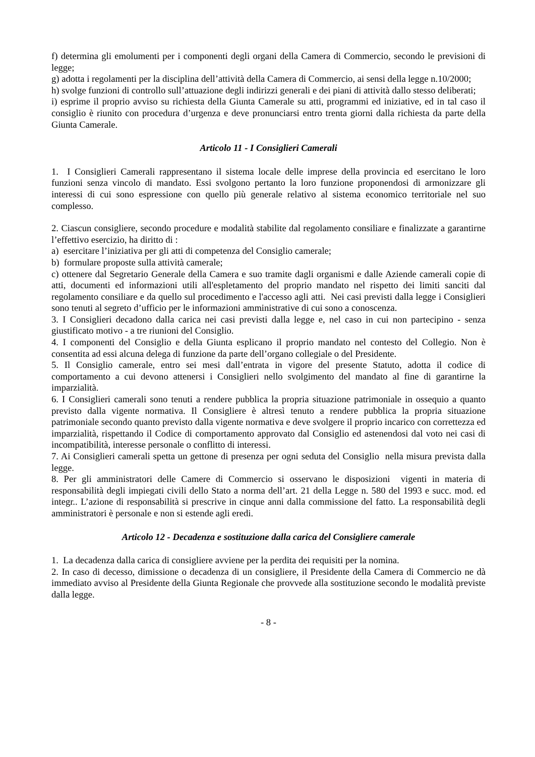f) determina gli emolumenti per i componenti degli organi della Camera di Commercio, secondo le previsioni di legge;
g) adotta i regolamenti per la disciplina dell’attività della Camera di Commercio, ai sensi della legge n.10/2000;
h) svolge funzioni di controllo sull’attuazione degli indirizzi generali e dei piani di attività dallo stesso deliberati;
i) esprime il proprio avviso su richiesta della Giunta Camerale su atti, programmi ed iniziative, ed in tal caso il consiglio è riunito con procedura d’urgenza e deve pronunciarsi entro trenta giorni dalla richiesta da parte della Giunta Camerale.
Articolo 11 - I Consiglieri Camerali
1. I Consiglieri Camerali rappresentano il sistema locale delle imprese della provincia ed esercitano le loro funzioni senza vincolo di mandato. Essi svolgono pertanto la loro funzione proponendosi di armonizzare gli interessi di cui sono espressione con quello più generale relativo al sistema economico territoriale nel suo complesso.
2. Ciascun consigliere, secondo procedure e modalità stabilite dal regolamento consiliare e finalizzate a garantirne l’effettivo esercizio, ha diritto di :
a) esercitare l’iniziativa per gli atti di competenza del Consiglio camerale;
b) formulare proposte sulla attività camerale;
c) ottenere dal Segretario Generale della Camera e suo tramite dagli organismi e dalle Aziende camerali copie di atti, documenti ed informazioni utili all'espletamento del proprio mandato nel rispetto dei limiti sanciti dal regolamento consiliare e da quello sul procedimento e l'accesso agli atti. Nei casi previsti dalla legge i Consiglieri sono tenuti al segreto d’ufficio per le informazioni amministrative di cui sono a conoscenza.
3. I Consiglieri decadono dalla carica nei casi previsti dalla legge e, nel caso in cui non partecipino - senza giustificato motivo - a tre riunioni del Consiglio.
4. I componenti del Consiglio e della Giunta esplicano il proprio mandato nel contesto del Collegio. Non è consentita ad essi alcuna delega di funzione da parte dell’organo collegiale o del Presidente.
5. Il Consiglio camerale, entro sei mesi dall’entrata in vigore del presente Statuto, adotta il codice di comportamento a cui devono attenersi i Consiglieri nello svolgimento del mandato al fine di garantirne la imparzialità.
6. I Consiglieri camerali sono tenuti a rendere pubblica la propria situazione patrimoniale in ossequio a quanto previsto dalla vigente normativa. Il Consigliere è altresì tenuto a rendere pubblica la propria situazione patrimoniale secondo quanto previsto dalla vigente normativa e deve svolgere il proprio incarico con correttezza ed imparzialità, rispettando il Codice di comportamento approvato dal Consiglio ed astenendosi dal voto nei casi di incompatibilità, interesse personale o conflitto di interessi.
7. Ai Consiglieri camerali spetta un gettone di presenza per ogni seduta del Consiglio nella misura prevista dalla legge.
8. Per gli amministratori delle Camere di Commercio si osservano le disposizioni vigenti in materia di responsabilità degli impiegati civili dello Stato a norma dell’art. 21 della Legge n. 580 del 1993 e succ. mod. ed integr.. L’azione di responsabilità si prescrive in cinque anni dalla commissione del fatto. La responsabilità degli amministratori è personale e non si estende agli eredi.
Articolo 12 - Decadenza e sostituzione dalla carica del Consigliere camerale
1. La decadenza dalla carica di consigliere avviene per la perdita dei requisiti per la nomina.
2. In caso di decesso, dimissione o decadenza di un consigliere, il Presidente della Camera di Commercio ne dà immediato avviso al Presidente della Giunta Regionale che provvede alla sostituzione secondo le modalità previste dalla legge.
- 8 -